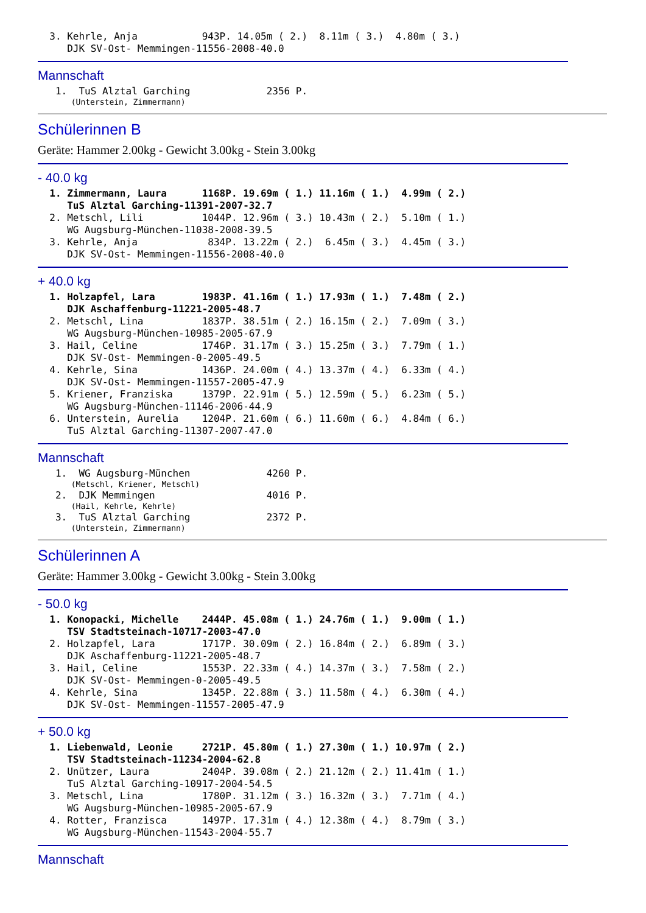3. Kehrle, Anja           943P. 14.05m ( 2.)  8.11m ( 3.)  4.80m ( 3.)
     DJK SV-Ost- Memmingen-11556-2008-40.0
Mannschaft
   1.  TuS Alztal Garching             2356 P.
       (Unterstein, Zimmermann)
Schülerinnen B
Geräte: Hammer 2.00kg - Gewicht 3.00kg - Stein 3.00kg
- 40.0 kg
  1. Zimmermann, Laura      1168P. 19.69m ( 1.) 11.16m ( 1.)  4.99m ( 2.)
     TuS Alztal Garching-11391-2007-32.7
  2. Metschl, Lili          1044P. 12.96m ( 3.) 10.43m ( 2.)  5.10m ( 1.)
     WG Augsburg-München-11038-2008-39.5
  3. Kehrle, Anja            834P. 13.22m ( 2.)  6.45m ( 3.)  4.45m ( 3.)
     DJK SV-Ost- Memmingen-11556-2008-40.0
+ 40.0 kg
  1. Holzapfel, Lara        1983P. 41.16m ( 1.) 17.93m ( 1.)  7.48m ( 2.)
     DJK Aschaffenburg-11221-2005-48.7
  2. Metschl, Lina          1837P. 38.51m ( 2.) 16.15m ( 2.)  7.09m ( 3.)
     WG Augsburg-München-10985-2005-67.9
  3. Hail, Celine           1746P. 31.17m ( 3.) 15.25m ( 3.)  7.79m ( 1.)
     DJK SV-Ost- Memmingen-0-2005-49.5
  4. Kehrle, Sina           1436P. 24.00m ( 4.) 13.37m ( 4.)  6.33m ( 4.)
     DJK SV-Ost- Memmingen-11557-2005-47.9
  5. Kriener, Franziska     1379P. 22.91m ( 5.) 12.59m ( 5.)  6.23m ( 5.)
     WG Augsburg-München-11146-2006-44.9
  6. Unterstein, Aurelia    1204P. 21.60m ( 6.) 11.60m ( 6.)  4.84m ( 6.)
     TuS Alztal Garching-11307-2007-47.0
Mannschaft
   1.  WG Augsburg-München             4260 P.
       (Metschl, Kriener, Metschl)
   2.  DJK Memmingen                   4016 P.
       (Hail, Kehrle, Kehrle)
   3.  TuS Alztal Garching             2372 P.
       (Unterstein, Zimmermann)
Schülerinnen A
Geräte: Hammer 3.00kg - Gewicht 3.00kg - Stein 3.00kg
- 50.0 kg
  1. Konopacki, Michelle    2444P. 45.08m ( 1.) 24.76m ( 1.)  9.00m ( 1.)
     TSV Stadtsteinach-10717-2003-47.0
  2. Holzapfel, Lara        1717P. 30.09m ( 2.) 16.84m ( 2.)  6.89m ( 3.)
     DJK Aschaffenburg-11221-2005-48.7
  3. Hail, Celine           1553P. 22.33m ( 4.) 14.37m ( 3.)  7.58m ( 2.)
     DJK SV-Ost- Memmingen-0-2005-49.5
  4. Kehrle, Sina           1345P. 22.88m ( 3.) 11.58m ( 4.)  6.30m ( 4.)
     DJK SV-Ost- Memmingen-11557-2005-47.9
+ 50.0 kg
  1. Liebenwald, Leonie     2721P. 45.80m ( 1.) 27.30m ( 1.) 10.97m ( 2.)
     TSV Stadtsteinach-11234-2004-62.8
  2. Unützer, Laura         2404P. 39.08m ( 2.) 21.12m ( 2.) 11.41m ( 1.)
     TuS Alztal Garching-10917-2004-54.5
  3. Metschl, Lina          1780P. 31.12m ( 3.) 16.32m ( 3.)  7.71m ( 4.)
     WG Augsburg-München-10985-2005-67.9
  4. Rotter, Franzisca      1497P. 17.31m ( 4.) 12.38m ( 4.)  8.79m ( 3.)
     WG Augsburg-München-11543-2004-55.7
Mannschaft